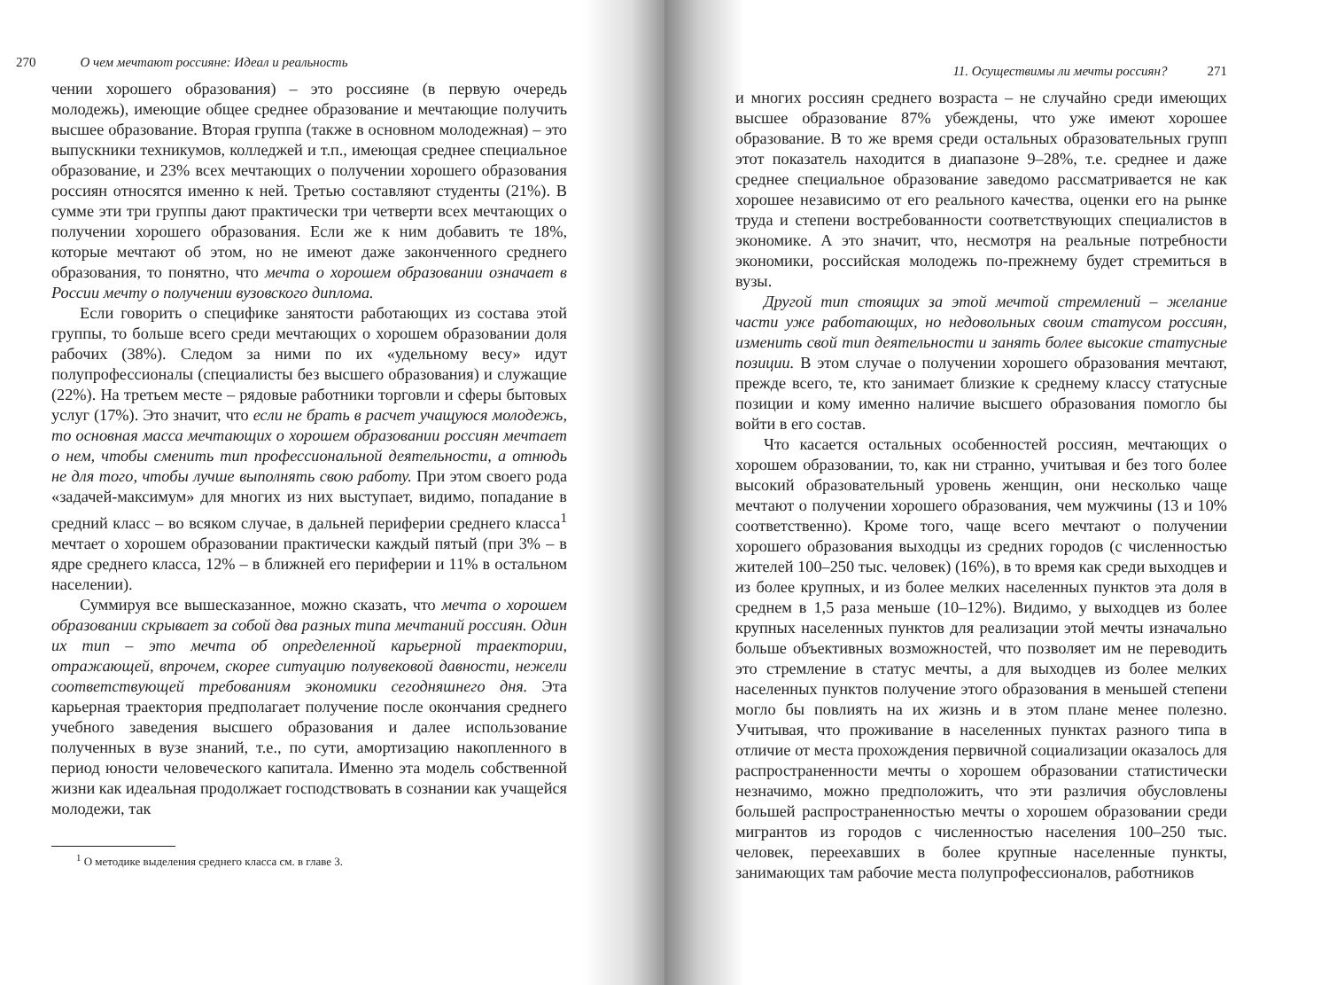270 О чем мечтают россияне: Идеал и реальность
чении хорошего образования) – это россияне (в первую очередь молодежь), имеющие общее среднее образование и мечтающие получить высшее образование. Вторая группа (также в основном молодежная) – это выпускники техникумов, колледжей и т.п., имеющая среднее специальное образование, и 23% всех мечтающих о получении хорошего образования россиян относятся именно к ней. Третью составляют студенты (21%). В сумме эти три группы дают практически три четверти всех мечтающих о получении хорошего образования. Если же к ним добавить те 18%, которые мечтают об этом, но не имеют даже законченного среднего образования, то понятно, что мечта о хорошем образовании означает в России мечту о получении вузовского диплома.
Если говорить о специфике занятости работающих из состава этой группы, то больше всего среди мечтающих о хорошем образовании доля рабочих (38%). Следом за ними по их «удельному весу» идут полупрофессионалы (специалисты без высшего образования) и служащие (22%). На третьем месте – рядовые работники торговли и сферы бытовых услуг (17%). Это значит, что если не брать в расчет учащуюся молодежь, то основная масса мечтающих о хорошем образовании россиян мечтает о нем, чтобы сменить тип профессиональной деятельности, а отнюдь не для того, чтобы лучше выполнять свою работу. При этом своего рода «задачей-максимум» для многих из них выступает, видимо, попадание в средний класс – во всяком случае, в дальней периферии среднего класса<sup>1</sup> мечтает о хорошем образовании практически каждый пятый (при 3% – в ядре среднего класса, 12% – в ближней его периферии и 11% в остальном населении).
Суммируя все вышесказанное, можно сказать, что мечта о хорошем образовании скрывает за собой два разных типа мечтаний россиян. Один их тип – это мечта об определенной карьерной траектории, отражающей, впрочем, скорее ситуацию полувековой давности, нежели соответствующей требованиям экономики сегодняшнего дня. Эта карьерная траектория предполагает получение после окончания среднего учебного заведения высшего образования и далее использование полученных в вузе знаний, т.е., по сути, амортизацию накопленного в период юности человеческого капитала. Именно эта модель собственной жизни как идеальная продолжает господствовать в сознании как учащейся молодежи, так
<sup>1</sup> О методике выделения среднего класса см. в главе 3.
11. Осуществимы ли мечты россиян? 271
и многих россиян среднего возраста – не случайно среди имеющих высшее образование 87% убеждены, что уже имеют хорошее образование. В то же время среди остальных образовательных групп этот показатель находится в диапазоне 9–28%, т.е. среднее и даже среднее специальное образование заведомо рассматривается не как хорошее независимо от его реального качества, оценки его на рынке труда и степени востребованности соответствующих специалистов в экономике. А это значит, что, несмотря на реальные потребности экономики, российская молодежь по-прежнему будет стремиться в вузы.
Другой тип стоящих за этой мечтой стремлений – желание части уже работающих, но недовольных своим статусом россиян, изменить свой тип деятельности и занять более высокие статусные позиции. В этом случае о получении хорошего образования мечтают, прежде всего, те, кто занимает близкие к среднему классу статусные позиции и кому именно наличие высшего образования помогло бы войти в его состав.
Что касается остальных особенностей россиян, мечтающих о хорошем образовании, то, как ни странно, учитывая и без того более высокий образовательный уровень женщин, они несколько чаще мечтают о получении хорошего образования, чем мужчины (13 и 10% соответственно). Кроме того, чаще всего мечтают о получении хорошего образования выходцы из средних городов (с численностью жителей 100–250 тыс. человек) (16%), в то время как среди выходцев и из более крупных, и из более мелких населенных пунктов эта доля в среднем в 1,5 раза меньше (10–12%). Видимо, у выходцев из более крупных населенных пунктов для реализации этой мечты изначально больше объективных возможностей, что позволяет им не переводить это стремление в статус мечты, а для выходцев из более мелких населенных пунктов получение этого образования в меньшей степени могло бы повлиять на их жизнь и в этом плане менее полезно. Учитывая, что проживание в населенных пунктах разного типа в отличие от места прохождения первичной социализации оказалось для распространенности мечты о хорошем образовании статистически незначимо, можно предположить, что эти различия обусловлены большей распространенностью мечты о хорошем образовании среди мигрантов из городов с численностью населения 100–250 тыс. человек, переехавших в более крупные населенные пункты, занимающих там рабочие места полупрофессионалов, работников